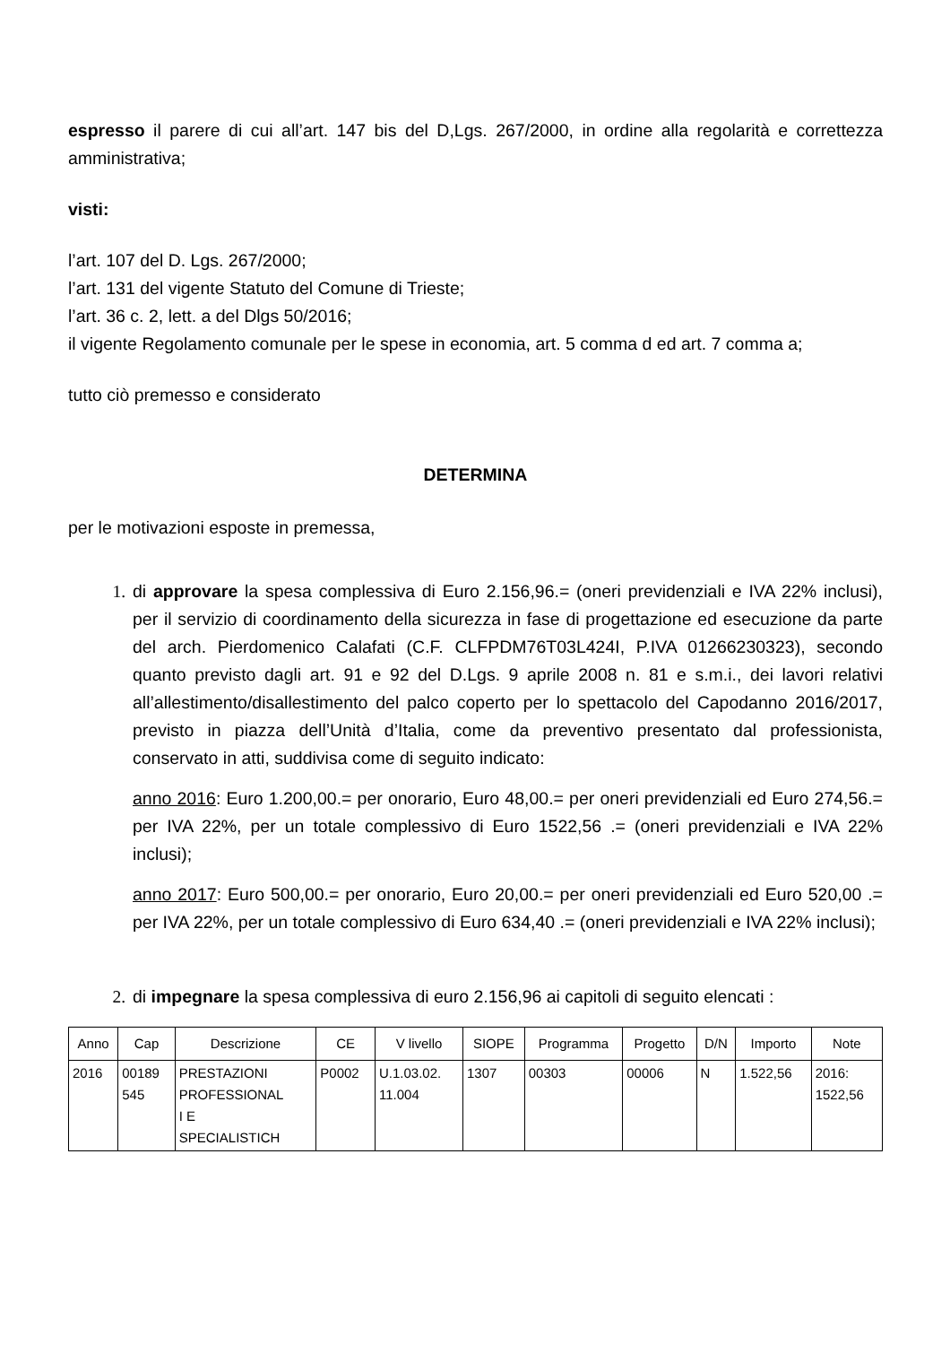espresso il parere di cui all’art. 147 bis del D,Lgs. 267/2000, in ordine alla regolarità e correttezza amministrativa;
visti:
l’art. 107 del D. Lgs. 267/2000;
l’art. 131 del vigente Statuto del Comune di Trieste;
l’art. 36 c. 2, lett. a del Dlgs 50/2016;
il vigente Regolamento comunale per le spese in economia, art. 5 comma d ed art. 7 comma a;
tutto ciò premesso e considerato
DETERMINA
per le motivazioni esposte in premessa,
1. di approvare la spesa complessiva di Euro 2.156,96.= (oneri previdenziali e IVA 22% inclusi), per il servizio di coordinamento della sicurezza in fase di progettazione ed esecuzione da parte del arch. Pierdomenico Calafati (C.F. CLFPDM76T03L424I, P.IVA 01266230323), secondo quanto previsto dagli art. 91 e 92 del D.Lgs. 9 aprile 2008 n. 81 e s.m.i., dei lavori relativi all’allestimento/disallestimento del palco coperto per lo spettacolo del Capodanno 2016/2017, previsto in piazza dell’Unità d’Italia, come da preventivo presentato dal professionista, conservato in atti, suddivisa come di seguito indicato:
anno 2016: Euro 1.200,00.= per onorario, Euro 48,00.= per oneri previdenziali ed Euro 274,56.= per IVA 22%, per un totale complessivo di Euro 1522,56 .= (oneri previdenziali e IVA 22% inclusi);
anno 2017: Euro 500,00.= per onorario, Euro 20,00.= per oneri previdenziali ed Euro 520,00 .= per IVA 22%, per un totale complessivo di Euro 634,40 .= (oneri previdenziali e IVA 22% inclusi);
2. di impegnare la spesa complessiva di euro 2.156,96 ai capitoli di seguito elencati :
| Anno | Cap | Descrizione | CE | V livello | SIOPE | Programma | Progetto | D/N | Importo | Note |
| --- | --- | --- | --- | --- | --- | --- | --- | --- | --- | --- |
| 2016 | 00189 545 | PRESTAZIONI PROFESSIONAL I E SPECIALISTICH | P0002 | U.1.03.02. 11.004 | 1307 | 00303 | 00006 | N | 1.522,56 | 2016: 1522,56 |